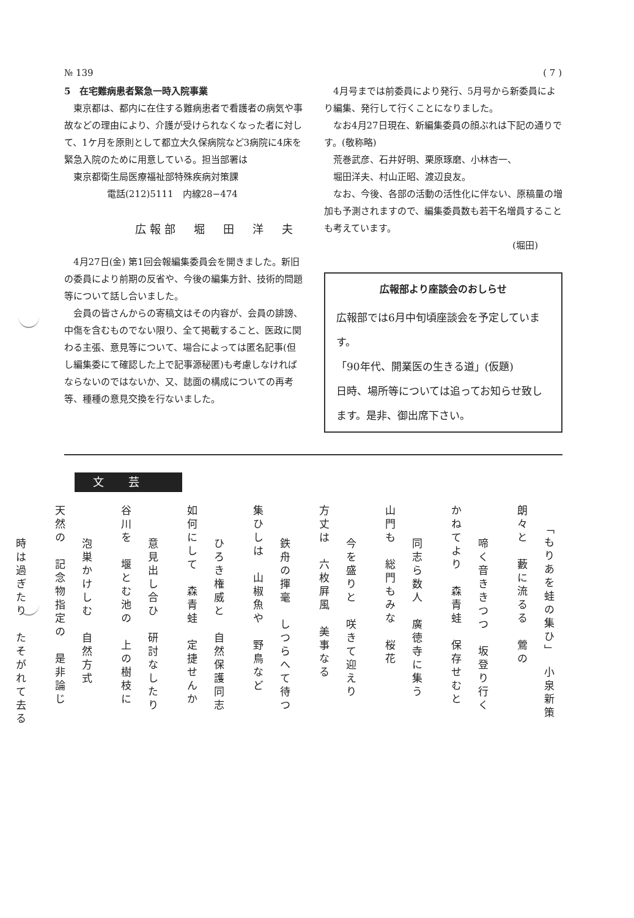№ 139 ( 7 )
5　在宅難病患者緊急一時入院事業
東京都は、都内に在住する難病患者で看護者の病気や事故などの理由により、介護が受けられなくなった者に対して、1ケ月を原則として都立大久保病院など3病院に4床を緊急入院のために用意している。担当部署は
東京都衛生局医療福祉部特殊疾病対策課
電話(212)5111　内線28−474
広報部　堀　田　洋　夫
4月27日(金) 第1回会報編集委員会を開きました。新旧の委員により前期の反省や、今後の編集方針、技術的問題等について話し合いました。
会員の皆さんからの寄稿文はその内容が、会員の誹謗、中傷を含むものでない限り、全て掲載すること、医政に関わる主張、意見等について、場合によっては匿名記事(但し編集委にて確認した上で記事源秘匿)も考慮しなければならないのではないか、又、誌面の構成についての再考等、種種の意見交換を行ないました。
4月号までは前委員により発行、5月号から新委員により編集、発行して行くことになりました。
なお4月27日現在、新編集委員の顔ぶれは下記の通りです。(敬称略)
荒巻武彦、石井好明、栗原琢磨、小林杏一、
堀田洋夫、村山正昭、渡辺良友。
なお、今後、各部の活動の活性化に伴ない、原稿量の増加も予測されますので、編集委員数も若干名増員することも考えています。
(堀田)
広報部より座談会のおしらせ
広報部では6月中旬頃座談会を予定しています。
「90年代、開業医の生きる道」(仮題)
日時、場所等については追ってお知らせ致します。是非、御出席下さい。
文芸
「もりあを蛙の集ひ」　小泉新策
朗々と　藪に流るる　鶯の
啼く音ききつつ　坂登り行く
かねてより　森青蛙　保存せむと
同志ら数人　廣徳寺に集う
山門も　総門もみな　桜花
今を盛りと　咲きて迎えり
方丈は　六枚屛風　美事なる
鉄舟の揮毫　しつらへて待つ
集ひしは　山椒魚や　野鳥など
ひろき権威と　自然保護同志
如何にして　森青蛙　定捷せんか
意見出し合ひ　研討なしたり
谷川を　堰とむ池の　上の樹枝に
泡巣かけしむ　自然方式
天然の　記念物指定の　是非論じ
時は過ぎたり　たそがれて去る